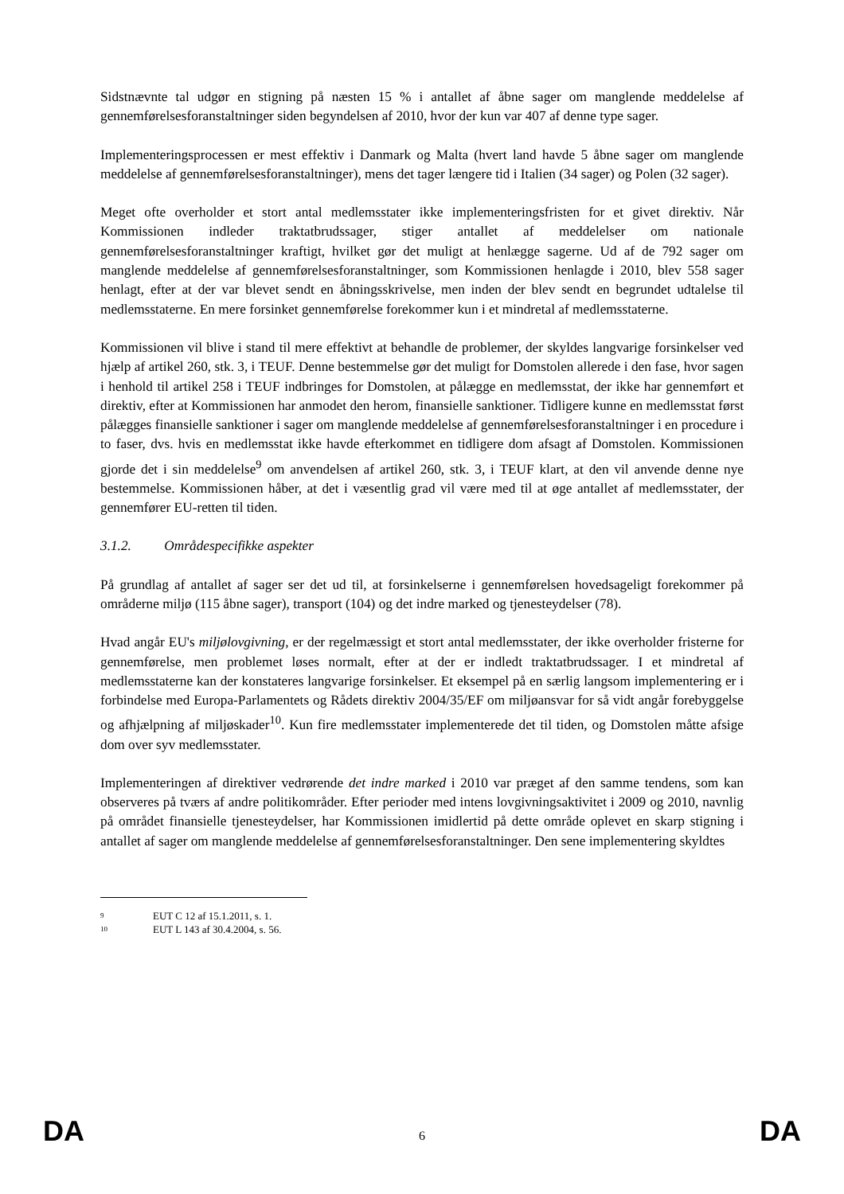Sidstnævnte tal udgør en stigning på næsten 15 % i antallet af åbne sager om manglende meddelelse af gennemførelsesforanstaltninger siden begyndelsen af 2010, hvor der kun var 407 af denne type sager.
Implementeringsprocessen er mest effektiv i Danmark og Malta (hvert land havde 5 åbne sager om manglende meddelelse af gennemførelsesforanstaltninger), mens det tager længere tid i Italien (34 sager) og Polen (32 sager).
Meget ofte overholder et stort antal medlemsstater ikke implementeringsfristen for et givet direktiv. Når Kommissionen indleder traktatbrudssager, stiger antallet af meddelelser om nationale gennemførelsesforanstaltninger kraftigt, hvilket gør det muligt at henlægge sagerne. Ud af de 792 sager om manglende meddelelse af gennemførelsesforanstaltninger, som Kommissionen henlagde i 2010, blev 558 sager henlagt, efter at der var blevet sendt en åbningsskrivelse, men inden der blev sendt en begrundet udtalelse til medlemsstaterne. En mere forsinket gennemførelse forekommer kun i et mindretal af medlemsstaterne.
Kommissionen vil blive i stand til mere effektivt at behandle de problemer, der skyldes langvarige forsinkelser ved hjælp af artikel 260, stk. 3, i TEUF. Denne bestemmelse gør det muligt for Domstolen allerede i den fase, hvor sagen i henhold til artikel 258 i TEUF indbringes for Domstolen, at pålægge en medlemsstat, der ikke har gennemført et direktiv, efter at Kommissionen har anmodet den herom, finansielle sanktioner. Tidligere kunne en medlemsstat først pålægges finansielle sanktioner i sager om manglende meddelelse af gennemførelsesforanstaltninger i en procedure i to faser, dvs. hvis en medlemsstat ikke havde efterkommet en tidligere dom afsagt af Domstolen. Kommissionen gjorde det i sin meddelelse<sup>9</sup> om anvendelsen af artikel 260, stk. 3, i TEUF klart, at den vil anvende denne nye bestemmelse. Kommissionen håber, at det i væsentlig grad vil være med til at øge antallet af medlemsstater, der gennemfører EU-retten til tiden.
3.1.2. Områdespecifikke aspekter
På grundlag af antallet af sager ser det ud til, at forsinkelserne i gennemførelsen hovedsageligt forekommer på områderne miljø (115 åbne sager), transport (104) og det indre marked og tjenesteydelser (78).
Hvad angår EU's miljølovgivning, er der regelmæssigt et stort antal medlemsstater, der ikke overholder fristerne for gennemførelse, men problemet løses normalt, efter at der er indledt traktatbrudssager. I et mindretal af medlemsstaterne kan der konstateres langvarige forsinkelser. Et eksempel på en særlig langsom implementering er i forbindelse med Europa-Parlamentets og Rådets direktiv 2004/35/EF om miljøansvar for så vidt angår forebyggelse og afhjælpning af miljøskader<sup>10</sup>. Kun fire medlemsstater implementerede det til tiden, og Domstolen måtte afsige dom over syv medlemsstater.
Implementeringen af direktiver vedrørende det indre marked i 2010 var præget af den samme tendens, som kan observeres på tværs af andre politikområder. Efter perioder med intens lovgivningsaktivitet i 2009 og 2010, navnlig på området finansielle tjenesteydelser, har Kommissionen imidlertid på dette område oplevet en skarp stigning i antallet af sager om manglende meddelelse af gennemførelsesforanstaltninger. Den sene implementering skyldtes
<sup>9</sup> EUT C 12 af 15.1.2011, s. 1.
<sup>10</sup> EUT L 143 af 30.4.2004, s. 56.
DA 6 DA